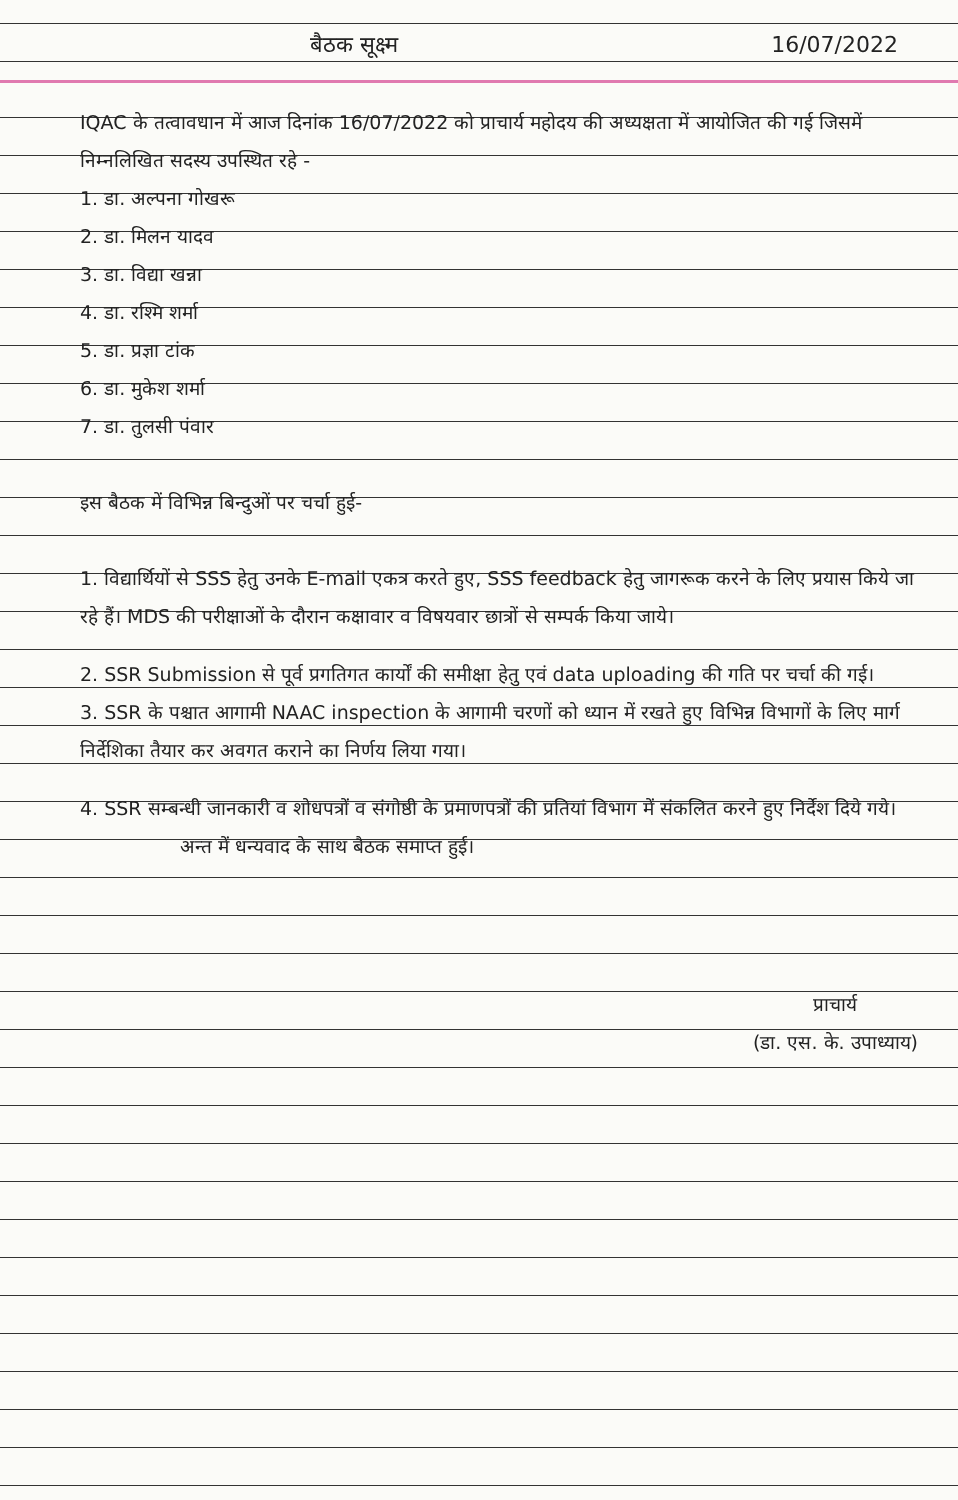बैठक सूक्ष्म 16/07/2022
IQAC के तत्वावधान में आज दिनांक 16/07/2022 को प्राचार्य महोदय की अध्यक्षता में आयोजित की गई जिसमें निम्नलिखित सदस्य उपस्थित रहे -
1. डा. अल्पना गोखरू
2. डा. मिलन यादव
3. डा. विद्या खन्ना
4. डा. रश्मि शर्मा
5. डा. प्रज्ञा टांक
6. डा. मुकेश शर्मा
7. डा. तुलसी पंवार
इस बैठक में विभिन्न बिन्दुओं पर चर्चा हुई-
1. विद्यार्थियों से SSS हेतु उनके E-mail एकत्र करते हुए, SSS feedback हेतु जागरूक करने के लिए प्रयास किये जा रहे हैं। MDS की परीक्षाओं के दौरान कक्षावार व विषयवार छात्रों से सम्पर्क किया जाये।
2. SSR Submission से पूर्व प्रगतिगत कार्यों की समीक्षा हेतु एवं data uploading की गति पर चर्चा की गई।
3. SSR के पश्चात आगामी NAAC inspection के आगामी चरणों को ध्यान में रखते हुए विभिन्न विभागों के लिए मार्ग निर्देशिका तैयार कर अवगत कराने का निर्णय लिया गया।
4. SSR सम्बन्धी जानकारी व शोधपत्रों व संगोष्ठी के प्रमाणपत्रों की प्रतियां विभाग में संकलित करने हुए निर्देश दिये गये।
अन्त में धन्यवाद के साथ बैठक समाप्त हुई।
प्राचार्य
(डा. एस. के. उपाध्याय)